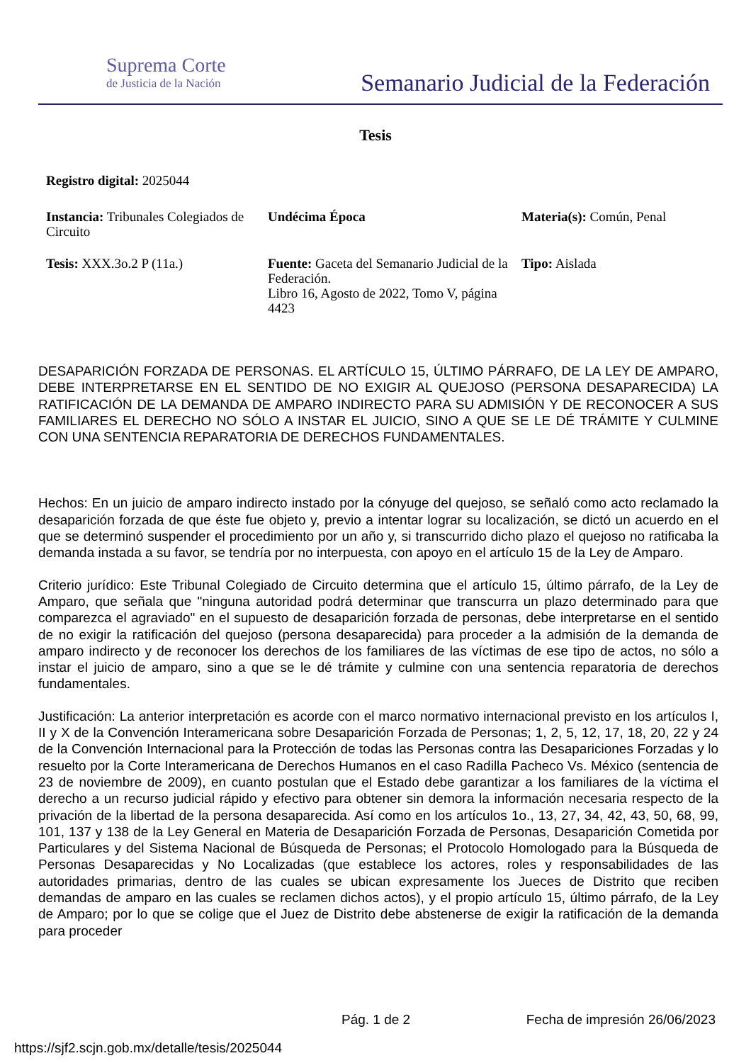Suprema Corte
de Justicia de la Nación
Semanario Judicial de la Federación
Tesis
Registro digital: 2025044
Instancia: Tribunales Colegiados de Circuito
Undécima Época Materia(s): Común, Penal
Tesis: XXX.3o.2 P (11a.) Fuente: Gaceta del Semanario Judicial de la Federación.
Libro 16, Agosto de 2022, Tomo V, página 4423
Tipo: Aislada
DESAPARICIÓN FORZADA DE PERSONAS. EL ARTÍCULO 15, ÚLTIMO PÁRRAFO, DE LA LEY DE AMPARO, DEBE INTERPRETARSE EN EL SENTIDO DE NO EXIGIR AL QUEJOSO (PERSONA DESAPARECIDA) LA RATIFICACIÓN DE LA DEMANDA DE AMPARO INDIRECTO PARA SU ADMISIÓN Y DE RECONOCER A SUS FAMILIARES EL DERECHO NO SÓLO A INSTAR EL JUICIO, SINO A QUE SE LE DÉ TRÁMITE Y CULMINE CON UNA SENTENCIA REPARATORIA DE DERECHOS FUNDAMENTALES.
Hechos: En un juicio de amparo indirecto instado por la cónyuge del quejoso, se señaló como acto reclamado la desaparición forzada de que éste fue objeto y, previo a intentar lograr su localización, se dictó un acuerdo en el que se determinó suspender el procedimiento por un año y, si transcurrido dicho plazo el quejoso no ratificaba la demanda instada a su favor, se tendría por no interpuesta, con apoyo en el artículo 15 de la Ley de Amparo.
Criterio jurídico: Este Tribunal Colegiado de Circuito determina que el artículo 15, último párrafo, de la Ley de Amparo, que señala que "ninguna autoridad podrá determinar que transcurra un plazo determinado para que comparezca el agraviado" en el supuesto de desaparición forzada de personas, debe interpretarse en el sentido de no exigir la ratificación del quejoso (persona desaparecida) para proceder a la admisión de la demanda de amparo indirecto y de reconocer los derechos de los familiares de las víctimas de ese tipo de actos, no sólo a instar el juicio de amparo, sino a que se le dé trámite y culmine con una sentencia reparatoria de derechos fundamentales.
Justificación: La anterior interpretación es acorde con el marco normativo internacional previsto en los artículos I, II y X de la Convención Interamericana sobre Desaparición Forzada de Personas; 1, 2, 5, 12, 17, 18, 20, 22 y 24 de la Convención Internacional para la Protección de todas las Personas contra las Desapariciones Forzadas y lo resuelto por la Corte Interamericana de Derechos Humanos en el caso Radilla Pacheco Vs. México (sentencia de 23 de noviembre de 2009), en cuanto postulan que el Estado debe garantizar a los familiares de la víctima el derecho a un recurso judicial rápido y efectivo para obtener sin demora la información necesaria respecto de la privación de la libertad de la persona desaparecida. Así como en los artículos 1o., 13, 27, 34, 42, 43, 50, 68, 99, 101, 137 y 138 de la Ley General en Materia de Desaparición Forzada de Personas, Desaparición Cometida por Particulares y del Sistema Nacional de Búsqueda de Personas; el Protocolo Homologado para la Búsqueda de Personas Desaparecidas y No Localizadas (que establece los actores, roles y responsabilidades de las autoridades primarias, dentro de las cuales se ubican expresamente los Jueces de Distrito que reciben demandas de amparo en las cuales se reclamen dichos actos), y el propio artículo 15, último párrafo, de la Ley de Amparo; por lo que se colige que el Juez de Distrito debe abstenerse de exigir la ratificación de la demanda para proceder
Pág. 1 de 2 Fecha de impresión 26/06/2023
https://sjf2.scjn.gob.mx/detalle/tesis/2025044